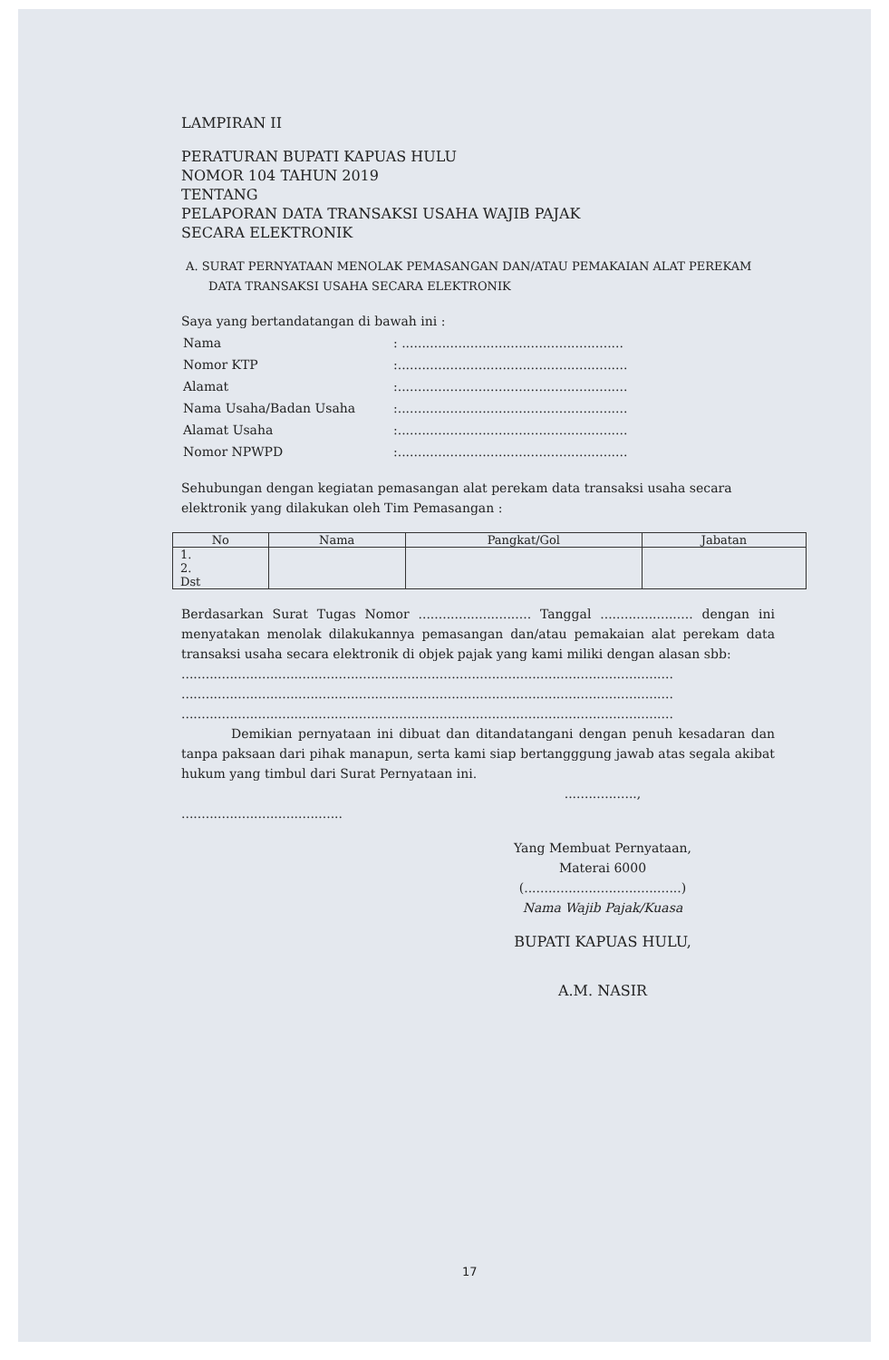LAMPIRAN II
PERATURAN BUPATI KAPUAS HULU
NOMOR 104 TAHUN 2019
TENTANG
PELAPORAN DATA TRANSAKSI USAHA WAJIB PAJAK
SECARA ELEKTRONIK
A. SURAT PERNYATAAN MENOLAK PEMASANGAN DAN/ATAU PEMAKAIAN ALAT PEREKAM DATA TRANSAKSI USAHA SECARA ELEKTRONIK
Saya yang bertandatangan di bawah ini :
| Nama | : ....................................................... |
| Nomor KTP | :......................................................... |
| Alamat | :......................................................... |
| Nama Usaha/Badan Usaha | :......................................................... |
| Alamat Usaha | :......................................................... |
| Nomor NPWPD | :......................................................... |
Sehubungan dengan kegiatan pemasangan alat perekam data transaksi usaha secara elektronik yang dilakukan oleh Tim Pemasangan :
| No | Nama | Pangkat/Gol | Jabatan |
| --- | --- | --- | --- |
| 1. 2. Dst | | | |
Berdasarkan Surat Tugas Nomor ............................ Tanggal ....................... dengan ini menyatakan menolak dilakukannya pemasangan dan/atau pemakaian alat perekam data transaksi usaha secara elektronik di objek pajak yang kami miliki dengan alasan sbb:
..........................................................................................................................
..........................................................................................................................
..........................................................................................................................
Demikian pernyataan ini dibuat dan ditandatangani dengan penuh kesadaran dan tanpa paksaan dari pihak manapun, serta kami siap bertangggung jawab atas segala akibat hukum yang timbul dari Surat Pernyataan ini.
..................,
........................................
Yang Membuat Pernyataan,
Materai 6000
(.......................................)
Nama Wajib Pajak/Kuasa
BUPATI KAPUAS HULU,
A.M. NASIR
17